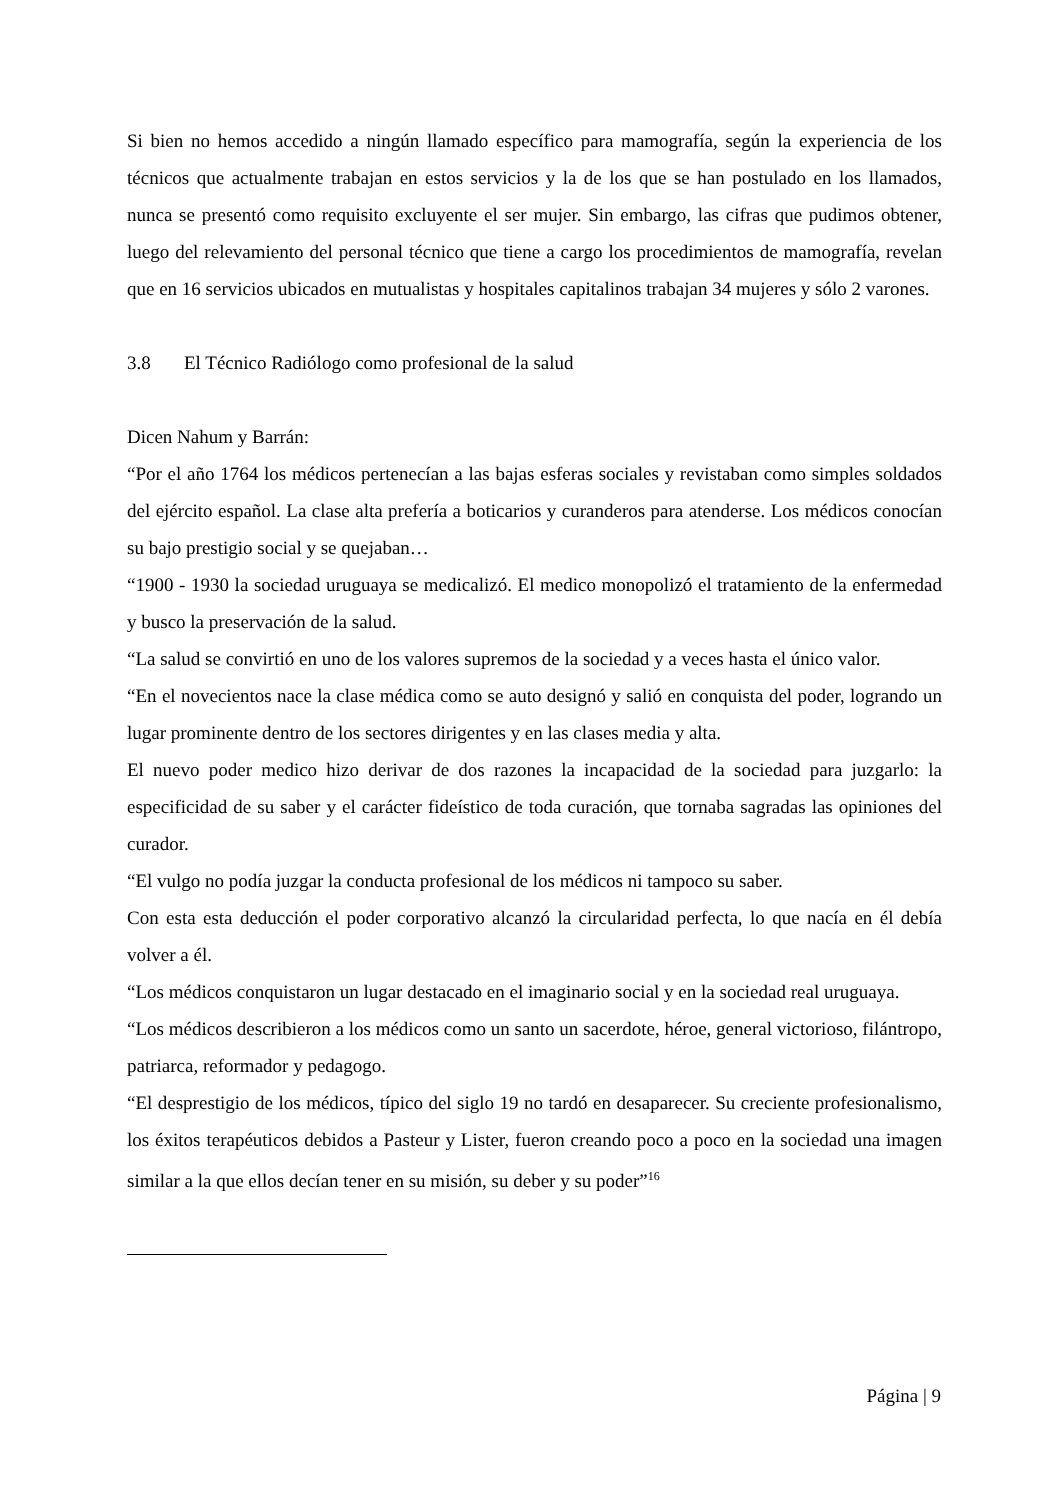Si bien no hemos accedido a ningún llamado específico para mamografía, según la experiencia de los técnicos que actualmente trabajan en estos servicios y la de los que se han postulado en los llamados, nunca se presentó como requisito excluyente el ser mujer. Sin embargo, las cifras que pudimos obtener, luego del relevamiento del personal técnico que tiene a cargo los procedimientos de mamografía, revelan que en 16 servicios ubicados en mutualistas y hospitales capitalinos trabajan 34 mujeres y sólo 2 varones.
3.8 El Técnico Radiólogo como profesional de la salud
Dicen Nahum y Barrán:
“Por el año 1764 los médicos pertenecían a las bajas esferas sociales y revistaban como simples soldados del ejército español. La clase alta prefería a boticarios y curanderos para atenderse. Los médicos conocían su bajo prestigio social y se quejaban…
“1900 - 1930 la sociedad uruguaya se medicalizó. El medico monopolizó el tratamiento de la enfermedad y busco la preservación de la salud.
“La salud se convirtió en uno de los valores supremos de la sociedad y a veces hasta el único valor.
“En el novecientos nace la clase médica como se auto designó y salió en conquista del poder, logrando un lugar prominente dentro de los sectores dirigentes y en las clases media y alta.
El nuevo poder medico hizo derivar de dos razones la incapacidad de la sociedad para juzgarlo: la especificidad de su saber y el carácter fideístico de toda curación, que tornaba sagradas las opiniones del curador.
“El vulgo no podía juzgar la conducta profesional de los médicos ni tampoco su saber.
Con esta esta deducción el poder corporativo alcanzó la circularidad perfecta, lo que nacía en él debía volver a él.
“Los médicos conquistaron un lugar destacado en el imaginario social y en la sociedad real uruguaya.
“Los médicos describieron a los médicos como un santo un sacerdote, héroe, general victorioso, filántropo, patriarca, reformador y pedagogo.
“El desprestigio de los médicos, típico del siglo 19 no tardó en desaparecer. Su creciente profesionalismo, los éxitos terapéuticos debidos a Pasteur y Lister, fueron creando poco a poco en la sociedad una imagen similar a la que ellos decían tener en su misión, su deber y su poder”<sup>16</sup>
Página | 9